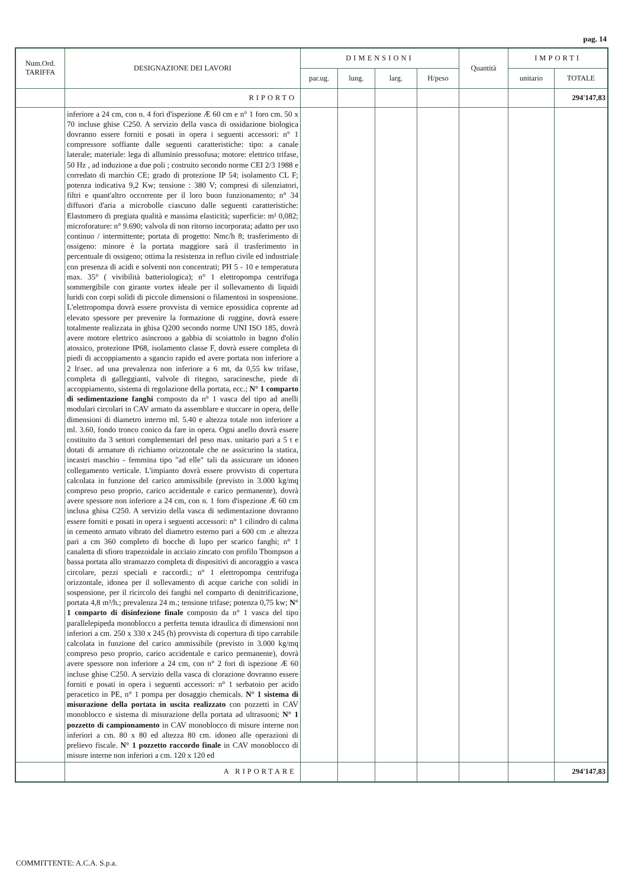pag. 14
| Num.Ord. TARIFFA | DESIGNAZIONE DEI LAVORI | DIMENSIONI | | | | Quantità | IMPORTI | |
| --- | --- | --- | --- | --- | --- | --- | --- | --- |
| | | par.ug. | lung. | larg. | H/peso | | unitario | TOTALE |
| | RIPORTO | | | | | | | 294'147,83 |
| | inferiore a 24 cm, con n. 4 fori d'ispezione Æ 60 cm e n° 1 foro cm. 50 x 70 incluse ghise C250. A servizio della vasca di ossidazione biologica dovranno essere forniti e posati in opera i seguenti accessori: n° 1 compressore soffiante dalle seguenti caratteristiche: tipo: a canale laterale; materiale: lega di alluminio pressofusa; motore: elettrico trifase, 50 Hz , ad induzione a due poli ; costruito secondo norme CEI 2/3 1988 e corredato di marchio CE; grado di protezione IP 54; isolamento CL F; potenza indicativa 9,2 Kw; tensione : 380 V; compresi di silenziatori, filtri e quant'altro occorrente per il loro buon funzionamento; n° 34 diffusori d'aria a microbolle ciascuno dalle seguenti caratteristiche: Elastomero di pregiata qualità e massima elasticità; superficie: m² 0,082; microforature: n° 9.690; valvola di non ritorno incorporata; adatto per uso continuo / intermittente; portata di progetto: Nmc/h 8; trasferimento di ossigeno: minore è la portata maggiore sarà il trasferimento in percentuale di ossigeno; ottima la resistenza in refluo civile ed industriale con presenza di acidi e solventi non concentrati; PH 5 - 10 e temperatura max. 35° ( vivibilità batteriologica); n° 1 elettropompa centrifuga sommergibile con girante vortex ideale per il sollevamento di liquidi luridi con corpi solidi di piccole dimensioni o filamentosi in sospensione. L'elettropompa dovrà essere provvista di vernice epossidica coprente ad elevato spessore per prevenire la formazione di ruggine, dovrà essere totalmente realizzata in ghisa Q200 secondo norme UNI ISO 185, dovrà avere motore elettrico asincrono a gabbia di scoiattolo in bagno d'olio atossico, protezione IP68, isolamento classe F, dovrà essere completa di piedi di accoppiamento a sgancio rapido ed avere portata non inferiore a 2 lt\sec. ad una prevalenza non inferiore a 6 mt, da 0,55 kw trifase, completa di galleggianti, valvole di ritegno, saracinesche, piede di accoppiamento, sistema di regolazione della portata, ecc.; N° 1 comparto di sedimentazione fanghi composto da n° 1 vasca del tipo ad anelli modulari circolari in CAV armato da assemblare e stuccare in opera, delle dimensioni di diametro interno ml. 5.40 e altezza totale non inferiore a ml. 3.60, fondo tronco conico da fare in opera. Ogni anello dovrà essere costituito da 3 settori complementari del peso max. unitario pari a 5 t e dotati di armature di richiamo orizzontale che ne assicurino la statica, incastri maschio - femmina tipo "ad elle" tali da assicurare un idoneo collegamento verticale. L'impianto dovrà essere provvisto di copertura calcolata in funzione del carico ammissibile (previsto in 3.000 kg/mq compreso peso proprio, carico accidentale e carico permanente), dovrà avere spessore non inferiore a 24 cm, con n. 1 foro d'ispezione Æ 60 cm inclusa ghisa C250. A servizio della vasca di sedimentazione dovranno essere forniti e posati in opera i seguenti accessori: n° 1 cilindro di calma in cemento armato vibrato del diametro esterno pari a 600 cm .e altezza pari a cm 360 completo di bocche di lupo per scarico fanghi; n° 1 canaletta di sfioro trapezoidale in acciaio zincato con profilo Thompson a bassa portata allo stramazzo completa di dispositivi di ancoraggio a vasca circolare, pezzi speciali e raccordi.; n° 1 elettropompa centrifuga orizzontale, idonea per il sollevamento di acque cariche con solidi in sospensione, per il ricircolo dei fanghi nel comparto di denitrificazione, portata 4,8 m³/h.; prevalenza 24 m.; tensione trifase; potenza 0,75 kw; N° 1 comparto di disinfezione finale composto da n° 1 vasca del tipo parallelepipeda monoblocco a perfetta tenuta idraulica di dimensioni non inferiori a cm. 250 x 330 x 245 (h) provvista di copertura di tipo carrabile calcolata in funzione del carico ammissibile (previsto in 3.000 kg/mq compreso peso proprio, carico accidentale e carico permanente), dovrà avere spessore non inferiore a 24 cm, con n° 2 fori di ispezione Æ 60 incluse ghise C250. A servizio della vasca di clorazione dovranno essere forniti e posati in opera i seguenti accessori: n° 1 serbatoio per acido peracetico in PE, n° 1 pompa per dosaggio chemicals. N° 1 sistema di misurazione della portata in uscita realizzato con pozzetti in CAV monoblocco e sistema di misurazione della portata ad ultrasuoni; N° 1 pozzetto di campionamento in CAV monoblocco di misure interne non inferiori a cm. 80 x 80 ed altezza 80 cm. idoneo alle operazioni di prelievo fiscale. N° 1 pozzetto raccordo finale in CAV monoblocco di misure interne non inferiori a cm. 120 x 120 ed | | | | | | | |
| | A RIPORTARE | | | | | | | 294'147,83 |
COMMITTENTE: A.C.A. S.p.a.